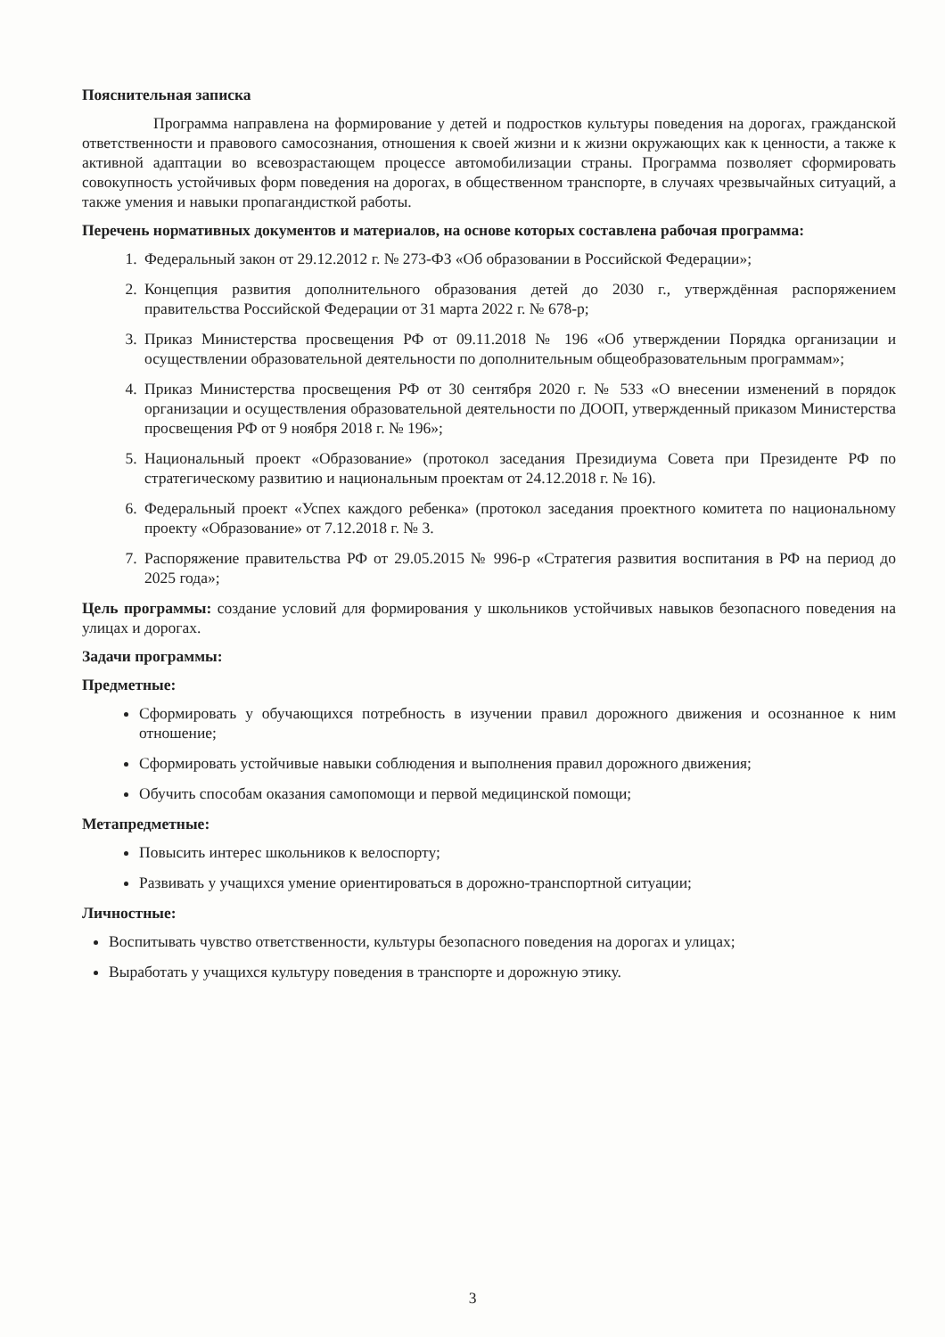Пояснительная записка
Программа направлена на формирование у детей и подростков культуры поведения на дорогах, гражданской ответственности и правового самосознания, отношения к своей жизни и к жизни окружающих как к ценности, а также к активной адаптации во всевозрастающем процессе автомобилизации страны. Программа позволяет сформировать совокупность устойчивых форм поведения на дорогах, в общественном транспорте, в случаях чрезвычайных ситуаций, а также умения и навыки пропагандисткой работы.
Перечень нормативных документов и материалов, на основе которых составлена рабочая программа:
1. Федеральный закон от 29.12.2012 г. № 273-ФЗ «Об образовании в Российской Федерации»;
2. Концепция развития дополнительного образования детей до 2030 г., утверждённая распоряжением правительства Российской Федерации от 31 марта 2022 г. № 678-р;
3. Приказ Министерства просвещения РФ от 09.11.2018 № 196 «Об утверждении Порядка организации и осуществлении образовательной деятельности по дополнительным общеобразовательным программам»;
4. Приказ Министерства просвещения РФ от 30 сентября 2020 г. № 533 «О внесении изменений в порядок организации и осуществления образовательной деятельности по ДООП, утвержденный приказом Министерства просвещения РФ от 9 ноября 2018 г. № 196»;
5. Национальный проект «Образование» (протокол заседания Президиума Совета при Президенте РФ по стратегическому развитию и национальным проектам от 24.12.2018 г. № 16).
6. Федеральный проект «Успех каждого ребенка» (протокол заседания проектного комитета по национальному проекту «Образование» от 7.12.2018 г. № 3.
7. Распоряжение правительства РФ от 29.05.2015 № 996-р «Стратегия развития воспитания в РФ на период до 2025 года»;
Цель программы: создание условий для формирования у школьников устойчивых навыков безопасного поведения на улицах и дорогах.
Задачи программы:
Предметные:
Сформировать у обучающихся потребность в изучении правил дорожного движения и осознанное к ним отношение;
Сформировать устойчивые навыки соблюдения и выполнения правил дорожного движения;
Обучить способам оказания самопомощи и первой медицинской помощи;
Метапредметные:
Повысить интерес школьников к велоспорту;
Развивать у учащихся умение ориентироваться в дорожно-транспортной ситуации;
Личностные:
Воспитывать чувство ответственности, культуры безопасного поведения на дорогах и улицах;
Выработать у учащихся культуру поведения в транспорте и дорожную этику.
3